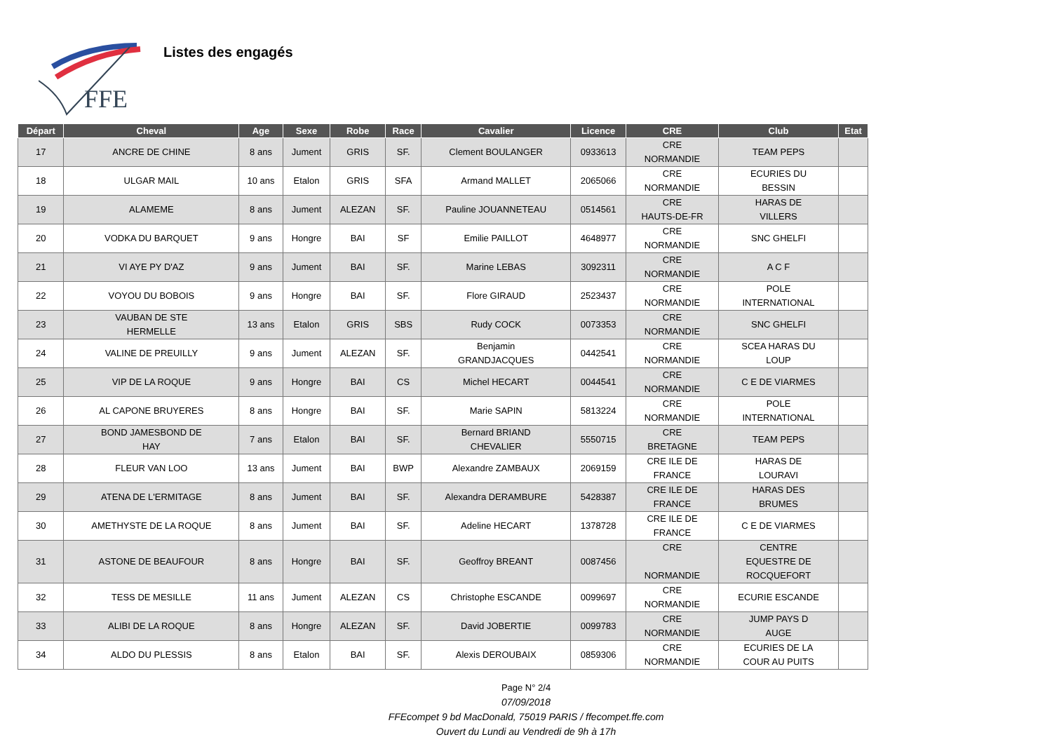FFE
Listes des engagés
| Départ | Cheval | Age | Sexe | Robe | Race | Cavalier | Licence | CRE | Club | Etat |
| --- | --- | --- | --- | --- | --- | --- | --- | --- | --- | --- |
| 17 | ANCRE DE CHINE | 8 ans | Jument | GRIS | SF. | Clement BOULANGER | 0933613 | CRE NORMANDIE | TEAM PEPS | |
| 18 | ULGAR MAIL | 10 ans | Etalon | GRIS | SFA | Armand MALLET | 2065066 | CRE NORMANDIE | ECURIES DU BESSIN | |
| 19 | ALAMEME | 8 ans | Jument | ALEZAN | SF. | Pauline JOUANNETEAU | 0514561 | CRE HAUTS-DE-FR | HARAS DE VILLERS | |
| 20 | VODKA DU BARQUET | 9 ans | Hongre | BAI | SF | Emilie PAILLOT | 4648977 | CRE NORMANDIE | SNC GHELFI | |
| 21 | VI AYE PY D'AZ | 9 ans | Jument | BAI | SF. | Marine LEBAS | 3092311 | CRE NORMANDIE | A C F | |
| 22 | VOYOU DU BOBOIS | 9 ans | Hongre | BAI | SF. | Flore GIRAUD | 2523437 | CRE NORMANDIE | POLE INTERNATIONAL | |
| 23 | VAUBAN DE STE HERMELLE | 13 ans | Etalon | GRIS | SBS | Rudy COCK | 0073353 | CRE NORMANDIE | SNC GHELFI | |
| 24 | VALINE DE PREUILLY | 9 ans | Jument | ALEZAN | SF. | Benjamin GRANDJACQUES | 0442541 | CRE NORMANDIE | SCEA HARAS DU LOUP | |
| 25 | VIP DE LA ROQUE | 9 ans | Hongre | BAI | CS | Michel HECART | 0044541 | CRE NORMANDIE | C E DE VIARMES | |
| 26 | AL CAPONE BRUYERES | 8 ans | Hongre | BAI | SF. | Marie SAPIN | 5813224 | CRE NORMANDIE | POLE INTERNATIONAL | |
| 27 | BOND JAMESBOND DE HAY | 7 ans | Etalon | BAI | SF. | Bernard BRIAND CHEVALIER | 5550715 | CRE BRETAGNE | TEAM PEPS | |
| 28 | FLEUR VAN LOO | 13 ans | Jument | BAI | BWP | Alexandre ZAMBAUX | 2069159 | CRE ILE DE FRANCE | HARAS DE LOURAVI | |
| 29 | ATENA DE L'ERMITAGE | 8 ans | Jument | BAI | SF. | Alexandra DERAMBURE | 5428387 | CRE ILE DE FRANCE | HARAS DES BRUMES | |
| 30 | AMETHYSTE DE LA ROQUE | 8 ans | Jument | BAI | SF. | Adeline HECART | 1378728 | CRE ILE DE FRANCE | C E DE VIARMES | |
| 31 | ASTONE DE BEAUFOUR | 8 ans | Hongre | BAI | SF. | Geoffroy BREANT | 0087456 | CRE NORMANDIE | CENTRE EQUESTRE DE ROCQUEFORT | |
| 32 | TESS DE MESILLE | 11 ans | Jument | ALEZAN | CS | Christophe ESCANDE | 0099697 | CRE NORMANDIE | ECURIE ESCANDE | |
| 33 | ALIBI DE LA ROQUE | 8 ans | Hongre | ALEZAN | SF. | David JOBERTIE | 0099783 | CRE NORMANDIE | JUMP PAYS D AUGE | |
| 34 | ALDO DU PLESSIS | 8 ans | Etalon | BAI | SF. | Alexis DEROUBAIX | 0859306 | CRE NORMANDIE | ECURIES DE LA COUR AU PUITS | |
Page N° 2/4
07/09/2018
FFEcompet 9 bd MacDonald, 75019 PARIS / ffecompet.ffe.com
Ouvert du Lundi au Vendredi de 9h à 17h